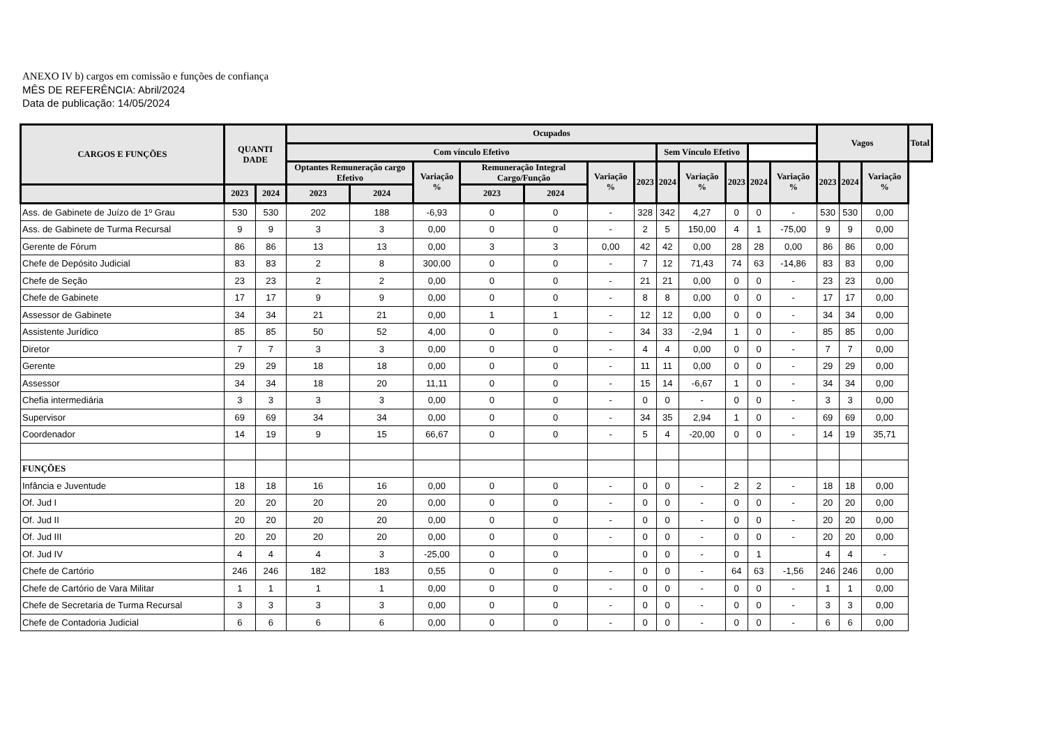ANEXO IV b) cargos em comissão e funções de confiança
MÊS DE REFERÊNCIA: Abril/2024
Data de publicação: 14/05/2024
| CARGOS E FUNÇÕES | QUANTI DADE | | Ocupados | | | | | | | | | | | | Vagos | | | Total | |
| --- | --- | --- | --- | --- | --- | --- | --- | --- | --- | --- | --- | --- | --- | --- | --- | --- | --- | --- | --- |
| | | | Com vínculo Efetivo | | | | | | | | | | | | | | | | Sem Vínculo Efetivo |
| | | | Optantes Remuneração cargo Efetivo | | Variação % | Remuneração Integral Cargo/Função | | Variação % | 2023 | 2024 | Variação % | 2023 | 2024 | Variação % | 2023 | 2024 | Variação % | | |
| | 2023 | 2024 | 2023 | 2024 | | 2023 | 2024 | | | | | | | | | | | | |
| Ass. de Gabinete de Juízo de 1º Grau | 530 | 530 | 202 | 188 | -6,93 | 0 | 0 | - | 328 | 342 | 4,27 | 0 | 0 | - | 530 | 530 | 0,00 | | |
| Ass. de Gabinete de Turma Recursal | 9 | 9 | 3 | 3 | 0,00 | 0 | 0 | - | 2 | 5 | 150,00 | 4 | 1 | -75,00 | 9 | 9 | 0,00 | | |
| Gerente de Fórum | 86 | 86 | 13 | 13 | 0,00 | 3 | 3 | 0,00 | 42 | 42 | 0,00 | 28 | 28 | 0,00 | 86 | 86 | 0,00 | | |
| Chefe de Depósito Judicial | 83 | 83 | 2 | 8 | 300,00 | 0 | 0 | - | 7 | 12 | 71,43 | 74 | 63 | -14,86 | 83 | 83 | 0,00 | | |
| Chefe de Seção | 23 | 23 | 2 | 2 | 0,00 | 0 | 0 | - | 21 | 21 | 0,00 | 0 | 0 | - | 23 | 23 | 0,00 | | |
| Chefe de Gabinete | 17 | 17 | 9 | 9 | 0,00 | 0 | 0 | - | 8 | 8 | 0,00 | 0 | 0 | - | 17 | 17 | 0,00 | | |
| Assessor de Gabinete | 34 | 34 | 21 | 21 | 0,00 | 1 | 1 | - | 12 | 12 | 0,00 | 0 | 0 | - | 34 | 34 | 0,00 | | |
| Assistente Jurídico | 85 | 85 | 50 | 52 | 4,00 | 0 | 0 | - | 34 | 33 | -2,94 | 1 | 0 | - | 85 | 85 | 0,00 | | |
| Diretor | 7 | 7 | 3 | 3 | 0,00 | 0 | 0 | - | 4 | 4 | 0,00 | 0 | 0 | - | 7 | 7 | 0,00 | | |
| Gerente | 29 | 29 | 18 | 18 | 0,00 | 0 | 0 | - | 11 | 11 | 0,00 | 0 | 0 | - | 29 | 29 | 0,00 | | |
| Assessor | 34 | 34 | 18 | 20 | 11,11 | 0 | 0 | - | 15 | 14 | -6,67 | 1 | 0 | - | 34 | 34 | 0,00 | | |
| Chefia intermediária | 3 | 3 | 3 | 3 | 0,00 | 0 | 0 | - | 0 | 0 | - | 0 | 0 | - | 3 | 3 | 0,00 | | |
| Supervisor | 69 | 69 | 34 | 34 | 0,00 | 0 | 0 | - | 34 | 35 | 2,94 | 1 | 0 | - | 69 | 69 | 0,00 | | |
| Coordenador | 14 | 19 | 9 | 15 | 66,67 | 0 | 0 | - | 5 | 4 | -20,00 | 0 | 0 | - | 14 | 19 | 35,71 | | |
| FUNÇÕES | | | | | | | | | | | | | | | | | | | |
| Infância e Juventude | 18 | 18 | 16 | 16 | 0,00 | 0 | 0 | - | 0 | 0 | - | 2 | 2 | - | 18 | 18 | 0,00 | | |
| Of. Jud I | 20 | 20 | 20 | 20 | 0,00 | 0 | 0 | - | 0 | 0 | - | 0 | 0 | - | 20 | 20 | 0,00 | | |
| Of. Jud II | 20 | 20 | 20 | 20 | 0,00 | 0 | 0 | - | 0 | 0 | - | 0 | 0 | - | 20 | 20 | 0,00 | | |
| Of. Jud III | 20 | 20 | 20 | 20 | 0,00 | 0 | 0 | - | 0 | 0 | - | 0 | 0 | - | 20 | 20 | 0,00 | | |
| Of. Jud IV | 4 | 4 | 4 | 3 | -25,00 | 0 | 0 | | 0 | 0 | - | 0 | 1 | | 4 | 4 | - | | |
| Chefe de Cartório | 246 | 246 | 182 | 183 | 0,55 | 0 | 0 | - | 0 | 0 | - | 64 | 63 | -1,56 | 246 | 246 | 0,00 | | |
| Chefe de Cartório de Vara Militar | 1 | 1 | 1 | 1 | 0,00 | 0 | 0 | - | 0 | 0 | - | 0 | 0 | - | 1 | 1 | 0,00 | | |
| Chefe de Secretaria de Turma Recursal | 3 | 3 | 3 | 3 | 0,00 | 0 | 0 | - | 0 | 0 | - | 0 | 0 | - | 3 | 3 | 0,00 | | |
| Chefe de Contadoria Judicial | 6 | 6 | 6 | 6 | 0,00 | 0 | 0 | - | 0 | 0 | - | 0 | 0 | - | 6 | 6 | 0,00 | | |